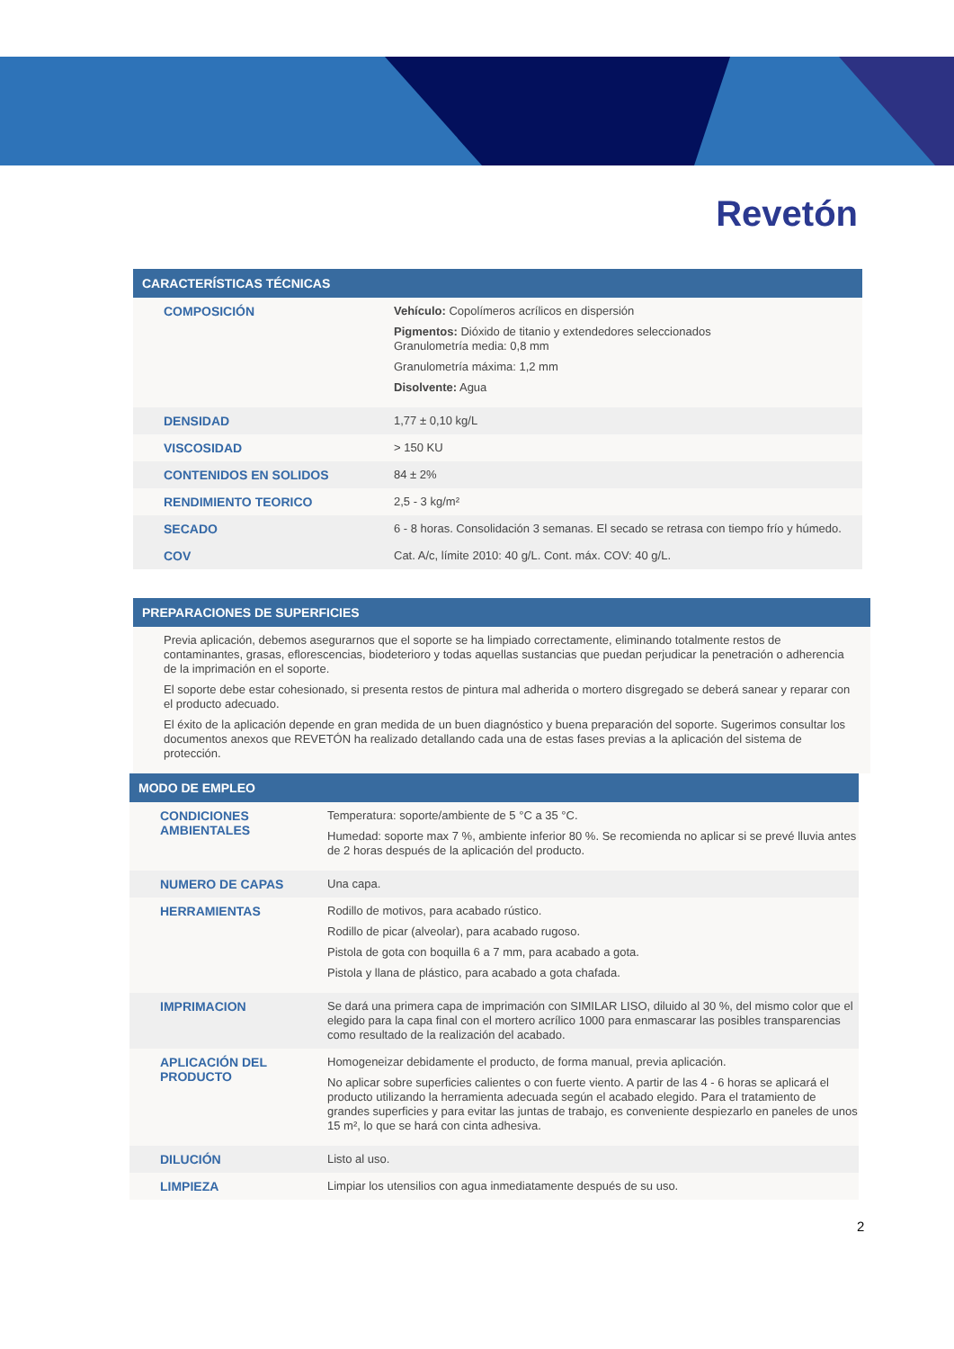Revetón
CARACTERÍSTICAS TÉCNICAS
| COMPOSICIÓN | Vehículo: Copolímeros acrílicos en dispersión Pigmentos: Dióxido de titanio y extendedores seleccionados Granulometría media: 0,8 mm Granulometría máxima: 1,2 mm Disolvente: Agua |
| DENSIDAD | 1,77 ± 0,10 kg/L |
| VISCOSIDAD | > 150 KU |
| CONTENIDOS EN SOLIDOS | 84 ± 2% |
| RENDIMIENTO TEORICO | 2,5 - 3 kg/m² |
| SECADO | 6 - 8 horas. Consolidación 3 semanas. El secado se retrasa con tiempo frío y húmedo. |
| COV | Cat. A/c, límite 2010: 40 g/L. Cont. máx. COV: 40 g/L. |
PREPARACIONES DE SUPERFICIES
Previa aplicación, debemos asegurarnos que el soporte se ha limpiado correctamente, eliminando totalmente restos de contaminantes, grasas, eflorescencias, biodeterioro y todas aquellas sustancias que puedan perjudicar la penetración o adherencia de la imprimación en el soporte.
El soporte debe estar cohesionado, si presenta restos de pintura mal adherida o mortero disgregado se deberá sanear y reparar con el producto adecuado.
El éxito de la aplicación depende en gran medida de un buen diagnóstico y buena preparación del soporte. Sugerimos consultar los documentos anexos que REVETÓN ha realizado detallando cada una de estas fases previas a la aplicación del sistema de protección.
MODO DE EMPLEO
| CONDICIONES AMBIENTALES | Temperatura: soporte/ambiente de 5 °C a 35 °C. Humedad: soporte max 7 %, ambiente inferior 80 %. Se recomienda no aplicar si se prevé lluvia antes de 2 horas después de la aplicación del producto. |
| NUMERO DE CAPAS | Una capa. |
| HERRAMIENTAS | Rodillo de motivos, para acabado rústico. Rodillo de picar (alveolar), para acabado rugoso. Pistola de gota con boquilla 6 a 7 mm, para acabado a gota. Pistola y llana de plástico, para acabado a gota chafada. |
| IMPRIMACION | Se dará una primera capa de imprimación con SIMILAR LISO, diluido al 30 %, del mismo color que el elegido para la capa final con el mortero acrílico 1000 para enmascarar las posibles transparencias como resultado de la realización del acabado. |
| APLICACIÓN DEL PRODUCTO | Homogeneizar debidamente el producto, de forma manual, previa aplicación. No aplicar sobre superficies calientes o con fuerte viento. A partir de las 4 - 6 horas se aplicará el producto utilizando la herramienta adecuada según el acabado elegido. Para el tratamiento de grandes superficies y para evitar las juntas de trabajo, es conveniente despiezarlo en paneles de unos 15 m², lo que se hará con cinta adhesiva. |
| DILUCIÓN | Listo al uso. |
| LIMPIEZA | Limpiar los utensilios con agua inmediatamente después de su uso. |
2